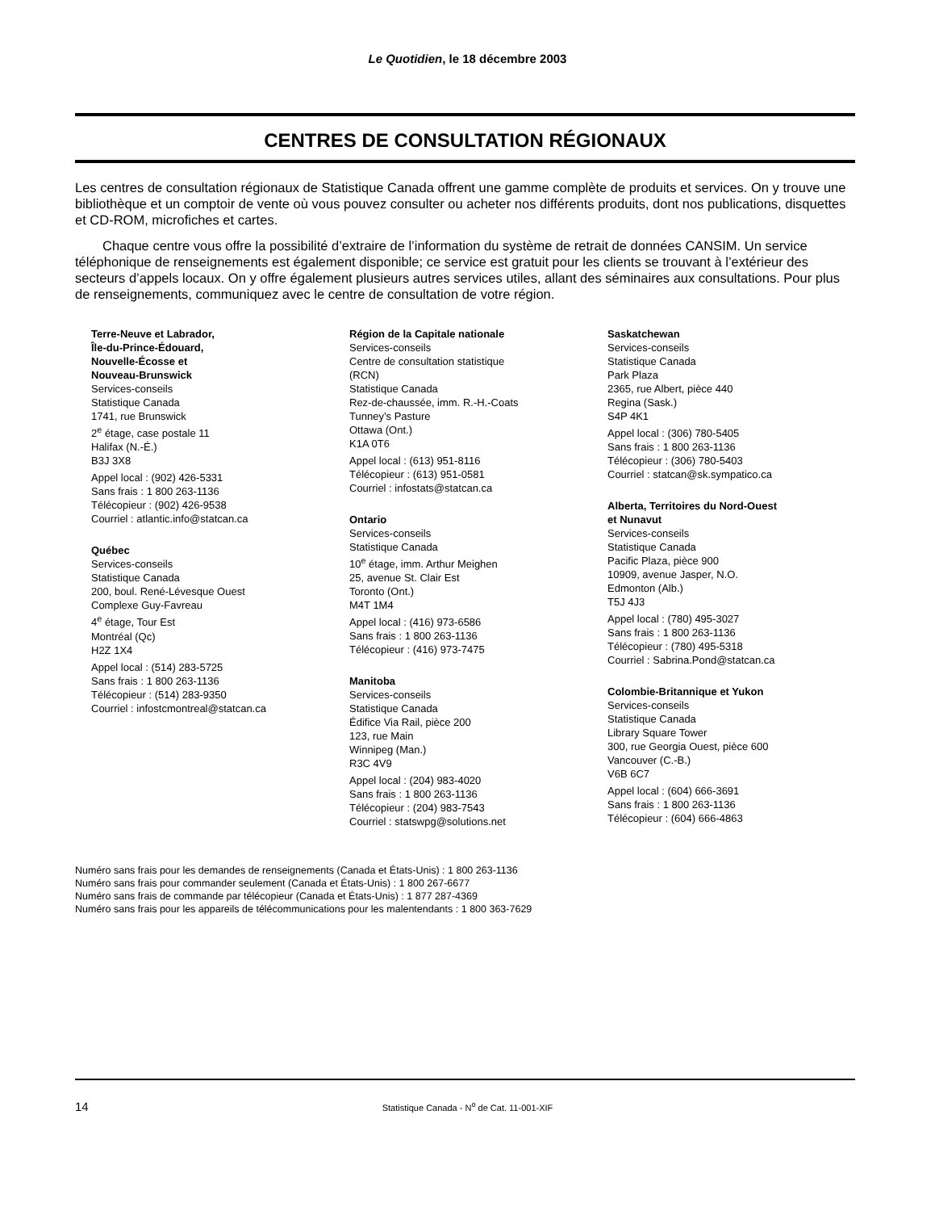Le Quotidien, le 18 décembre 2003
CENTRES DE CONSULTATION RÉGIONAUX
Les centres de consultation régionaux de Statistique Canada offrent une gamme complète de produits et services. On y trouve une bibliothèque et un comptoir de vente où vous pouvez consulter ou acheter nos différents produits, dont nos publications, disquettes et CD-ROM, microfiches et cartes.
Chaque centre vous offre la possibilité d’extraire de l’information du système de retrait de données CANSIM. Un service téléphonique de renseignements est également disponible; ce service est gratuit pour les clients se trouvant à l’extérieur des secteurs d’appels locaux. On y offre également plusieurs autres services utiles, allant des séminaires aux consultations. Pour plus de renseignements, communiquez avec le centre de consultation de votre région.
Terre-Neuve et Labrador,
Île-du-Prince-Édouard,
Nouvelle-Écosse et
Nouveau-Brunswick
Services-conseils
Statistique Canada
1741, rue Brunswick
2<sup>e</sup> étage, case postale 11
Halifax (N.-É.)
B3J 3X8
Appel local : (902) 426-5331
Sans frais : 1 800 263-1136
Télécopieur : (902) 426-9538
Courriel : atlantic.info@statcan.ca
Québec
Services-conseils
Statistique Canada
200, boul. René-Lévesque Ouest
Complexe Guy-Favreau
4<sup>e</sup> étage, Tour Est
Montréal (Qc)
H2Z 1X4
Appel local : (514) 283-5725
Sans frais : 1 800 263-1136
Télécopieur : (514) 283-9350
Courriel : infostcmontreal@statcan.ca
Région de la Capitale nationale
Services-conseils
Centre de consultation statistique
(RCN)
Statistique Canada
Rez-de-chaussée, imm. R.-H.-Coats
Tunney’s Pasture
Ottawa (Ont.)
K1A 0T6
Appel local : (613) 951-8116
Télécopieur : (613) 951-0581
Courriel : infostats@statcan.ca
Ontario
Services-conseils
Statistique Canada
10<sup>e</sup> étage, imm. Arthur Meighen
25, avenue St. Clair Est
Toronto (Ont.)
M4T 1M4
Appel local : (416) 973-6586
Sans frais : 1 800 263-1136
Télécopieur : (416) 973-7475
Manitoba
Services-conseils
Statistique Canada
Édifice Via Rail, pièce 200
123, rue Main
Winnipeg (Man.)
R3C 4V9
Appel local : (204) 983-4020
Sans frais : 1 800 263-1136
Télécopieur : (204) 983-7543
Courriel : statswpg@solutions.net
Saskatchewan
Services-conseils
Statistique Canada
Park Plaza
2365, rue Albert, pièce 440
Regina (Sask.)
S4P 4K1
Appel local : (306) 780-5405
Sans frais : 1 800 263-1136
Télécopieur : (306) 780-5403
Courriel : statcan@sk.sympatico.ca
Alberta, Territoires du Nord-Ouest
et Nunavut
Services-conseils
Statistique Canada
Pacific Plaza, pièce 900
10909, avenue Jasper, N.O.
Edmonton (Alb.)
T5J 4J3
Appel local : (780) 495-3027
Sans frais : 1 800 263-1136
Télécopieur : (780) 495-5318
Courriel : Sabrina.Pond@statcan.ca
Colombie-Britannique et Yukon
Services-conseils
Statistique Canada
Library Square Tower
300, rue Georgia Ouest, pièce 600
Vancouver (C.-B.)
V6B 6C7
Appel local : (604) 666-3691
Sans frais : 1 800 263-1136
Télécopieur : (604) 666-4863
Numéro sans frais pour les demandes de renseignements (Canada et États-Unis) : 1 800 263-1136
Numéro sans frais pour commander seulement (Canada et États-Unis) : 1 800 267-6677
Numéro sans frais de commande par télécopieur (Canada et États-Unis) : 1 877 287-4369
Numéro sans frais pour les appareils de télécommunications pour les malentendants : 1 800 363-7629
14
Statistique Canada - N<sup>o</sup> de Cat. 11-001-XIF